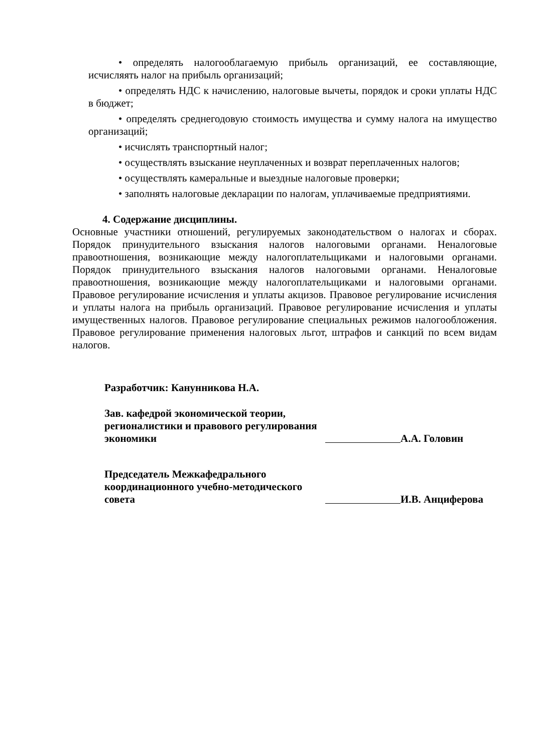• определять налогооблагаемую прибыль организаций, ее составляющие, исчисляять налог на прибыль организаций;
• определять НДС к начислению, налоговые вычеты, порядок и сроки уплаты НДС в бюджет;
• определять среднегодовую стоимость имущества и сумму налога на имущество организаций;
• исчислять транспортный налог;
• осуществлять взыскание неуплаченных и возврат переплаченных налогов;
• осуществлять камеральные и выездные налоговые проверки;
• заполнять налоговые декларации по налогам, уплачиваемые предприятиями.
4. Содержание дисциплины.
Основные участники отношений, регулируемых законодательством о налогах и сборах. Порядок принудительного взыскания налогов налоговыми органами. Неналоговые правоотношения, возникающие между налогоплательщиками и налоговыми органами. Порядок принудительного взыскания налогов налоговыми органами. Неналоговые правоотношения, возникающие между налогоплательщиками и налоговыми органами. Правовое регулирование исчисления и уплаты акцизов. Правовое регулирование исчисления и уплаты налога на прибыль организаций. Правовое регулирование исчисления и уплаты имущественных налогов. Правовое регулирование специальных режимов налогообложения. Правовое регулирование применения налоговых льгот, штрафов и санкций по всем видам налогов.
Разработчик: Канунникова Н.А.
Зав. кафедрой экономической теории, регионалистики и правового регулирования экономики
А.А. Головин
Председатель Межкафедрального координационного учебно-методического совета
И.В. Анциферова